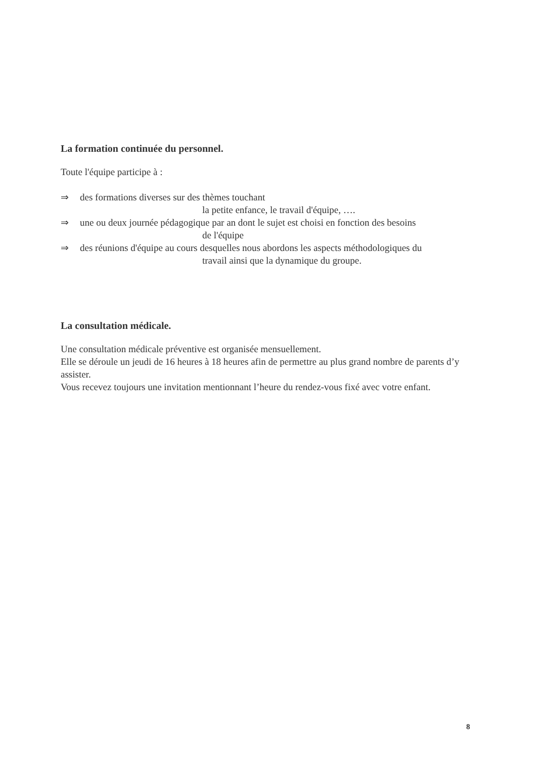La formation continuée du personnel.
Toute l'équipe participe à :
⇒ des formations diverses sur des thèmes touchant
la petite enfance, le travail d'équipe, ….
⇒ une ou deux journée pédagogique par an dont le sujet est choisi en fonction des besoins
de l'équipe
⇒ des réunions d'équipe au cours desquelles nous abordons les aspects méthodologiques du
travail ainsi que la dynamique du groupe.
La consultation médicale.
Une consultation médicale préventive est organisée mensuellement.
Elle se déroule un jeudi de 16 heures à 18 heures afin de permettre au plus grand nombre de parents d’y assister.
Vous recevez toujours une invitation mentionnant l’heure du rendez-vous fixé avec votre enfant.
8